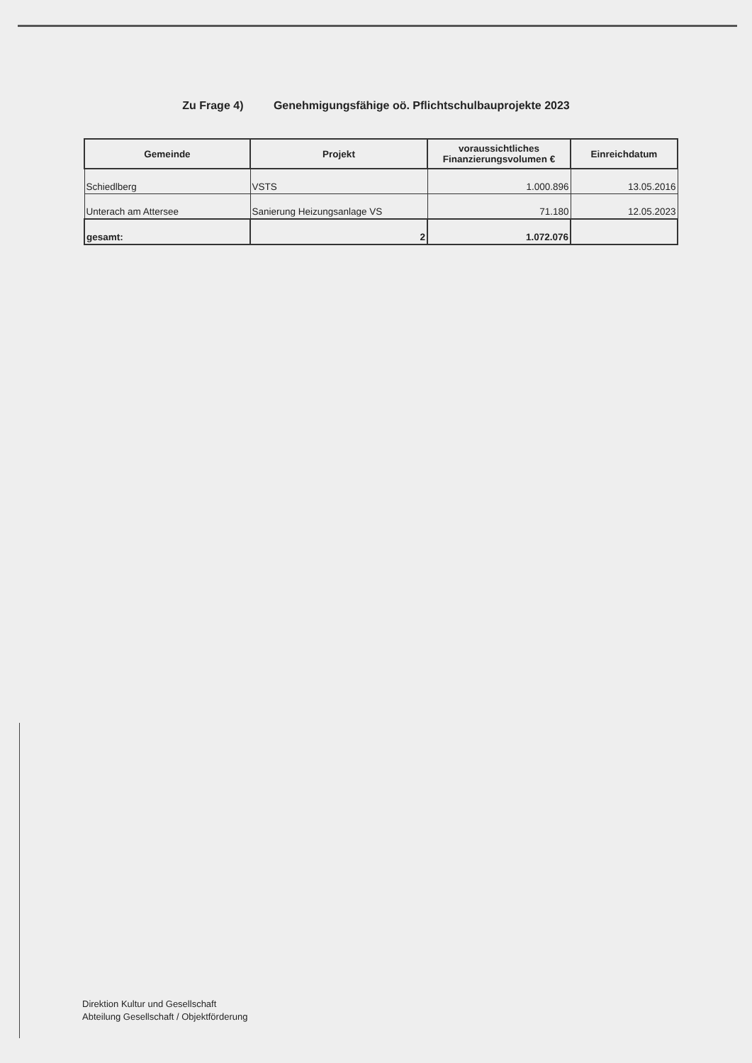Zu Frage 4) Genehmigungsfähige oö. Pflichtschulbauprojekte 2023
| Gemeinde | Projekt | voraussichtliches Finanzierungsvolumen € | Einreichdatum |
| --- | --- | --- | --- |
| Schiedlberg | VSTS | 1.000.896 | 13.05.2016 |
| Unterach am Attersee | Sanierung Heizungsanlage VS | 71.180 | 12.05.2023 |
| gesamt: | 2 | 1.072.076 | |
Direktion Kultur und Gesellschaft
Abteilung Gesellschaft / Objektförderung